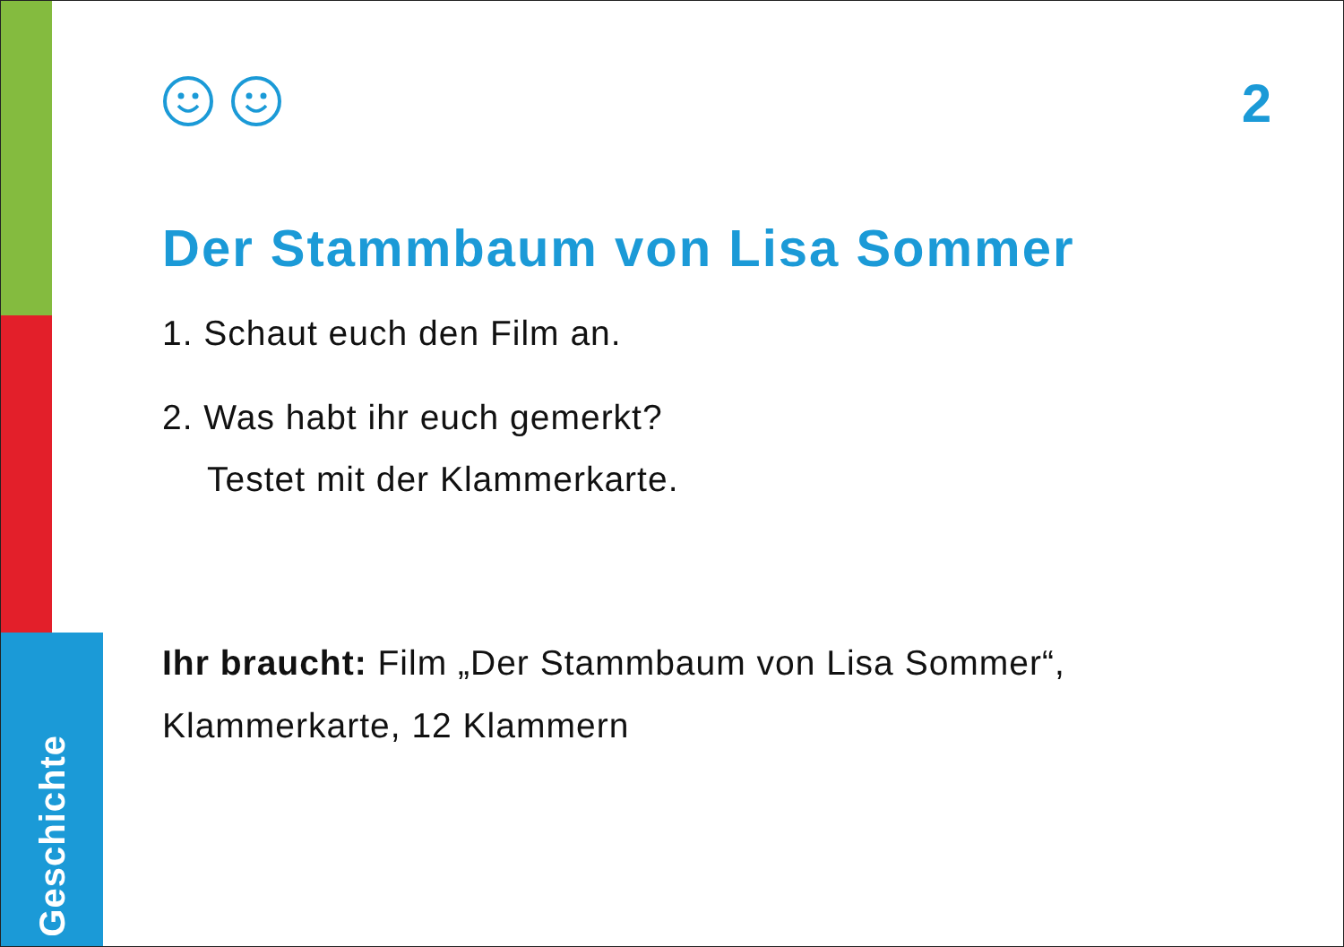2
Der Stammbaum von Lisa Sommer
1. Schaut euch den Film an.
2. Was habt ihr euch gemerkt?
Testet mit der Klammerkarte.
Ihr braucht: Film „Der Stammbaum von Lisa Sommer“,
Klammerkarte, 12 Klammern
Geschichte